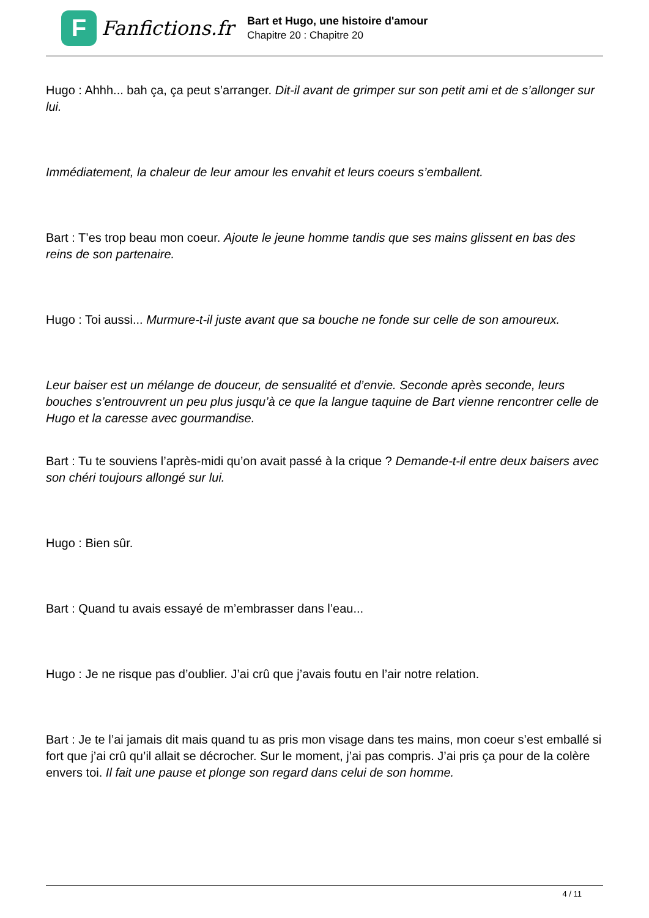F
Fanfictions.fr
Bart et Hugo, une histoire d'amour
Chapitre 20 : Chapitre 20
Hugo : Ahhh... bah ça, ça peut s’arranger. Dit-il avant de grimper sur son petit ami et de s’allonger sur lui.
Immédiatement, la chaleur de leur amour les envahit et leurs coeurs s’emballent.
Bart : T’es trop beau mon coeur. Ajoute le jeune homme tandis que ses mains glissent en bas des reins de son partenaire.
Hugo : Toi aussi... Murmure-t-il juste avant que sa bouche ne fonde sur celle de son amoureux.
Leur baiser est un mélange de douceur, de sensualité et d’envie. Seconde après seconde, leurs bouches s’entrouvrent un peu plus jusqu’à ce que la langue taquine de Bart vienne rencontrer celle de Hugo et la caresse avec gourmandise.
Bart : Tu te souviens l’après-midi qu’on avait passé à la crique ? Demande-t-il entre deux baisers avec son chéri toujours allongé sur lui.
Hugo : Bien sûr.
Bart : Quand tu avais essayé de m’embrasser dans l’eau...
Hugo : Je ne risque pas d’oublier. J’ai crû que j’avais foutu en l’air notre relation.
Bart : Je te l’ai jamais dit mais quand tu as pris mon visage dans tes mains, mon coeur s’est emballé si fort que j’ai crû qu’il allait se décrocher. Sur le moment, j’ai pas compris. J’ai pris ça pour de la colère envers toi. Il fait une pause et plonge son regard dans celui de son homme.
4 / 11